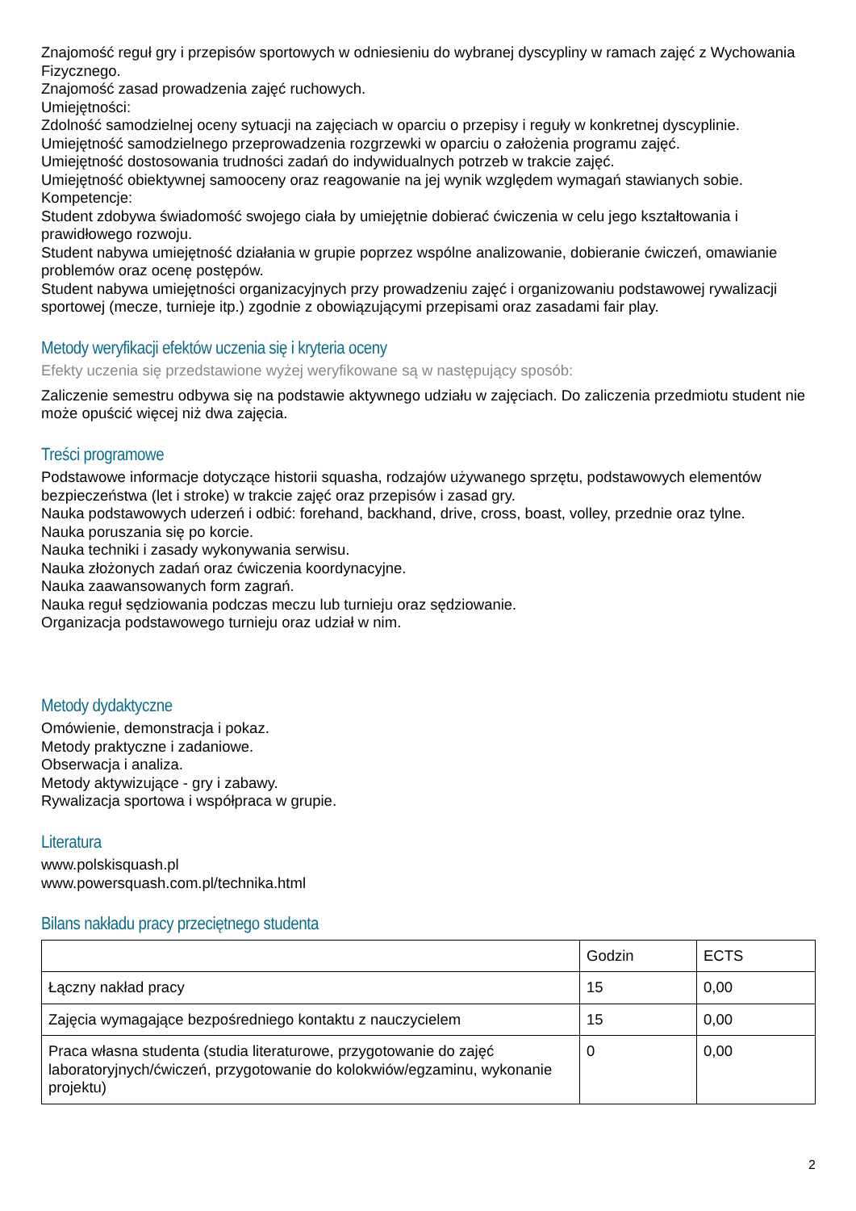Znajomość reguł gry i przepisów sportowych w odniesieniu do wybranej dyscypliny w ramach zajęć z Wychowania Fizycznego.
Znajomość zasad prowadzenia zajęć ruchowych.
Umiejętności:
Zdolność samodzielnej oceny sytuacji na zajęciach w oparciu o przepisy i reguły w konkretnej dyscyplinie.
Umiejętność samodzielnego przeprowadzenia rozgrzewki w oparciu o założenia programu zajęć.
Umiejętność dostosowania trudności zadań do indywidualnych potrzeb w trakcie zajęć.
Umiejętność obiektywnej samooceny oraz reagowanie na jej wynik względem wymagań stawianych sobie.
Kompetencje:
Student zdobywa świadomość swojego ciała by umiejętnie dobierać ćwiczenia w celu jego kształtowania i prawidłowego rozwoju.
Student nabywa umiejętność działania w grupie poprzez wspólne analizowanie, dobieranie ćwiczeń, omawianie problemów oraz ocenę postępów.
Student nabywa umiejętności organizacyjnych przy prowadzeniu zajęć i organizowaniu podstawowej rywalizacji sportowej (mecze, turnieje itp.) zgodnie z obowiązującymi przepisami oraz zasadami fair play.
Metody weryfikacji efektów uczenia się i kryteria oceny
Efekty uczenia się przedstawione wyżej weryfikowane są w następujący sposób:
Zaliczenie semestru odbywa się na podstawie aktywnego udziału w zajęciach. Do zaliczenia przedmiotu student nie może opuścić więcej niż dwa zajęcia.
Treści programowe
Podstawowe informacje dotyczące historii squasha, rodzajów używanego sprzętu, podstawowych elementów bezpieczeństwa (let i stroke) w trakcie zajęć oraz przepisów i zasad gry.
Nauka podstawowych uderzeń i odbić: forehand, backhand, drive, cross, boast, volley, przednie oraz tylne.
Nauka poruszania się po korcie.
Nauka techniki i zasady wykonywania serwisu.
Nauka złożonych zadań oraz ćwiczenia koordynacyjne.
Nauka zaawansowanych form zagrań.
Nauka reguł sędziowania podczas meczu lub turnieju oraz sędziowanie.
Organizacja podstawowego turnieju oraz udział w nim.
Metody dydaktyczne
Omówienie, demonstracja i pokaz.
Metody praktyczne i zadaniowe.
Obserwacja i analiza.
Metody aktywizujące - gry i zabawy.
Rywalizacja sportowa i współpraca w grupie.
Literatura
www.polskisquash.pl
www.powersquash.com.pl/technika.html
Bilans nakładu pracy przeciętnego studenta
| | Godzin | ECTS |
| Łączny nakład pracy | 15 | 0,00 |
| Zajęcia wymagające bezpośredniego kontaktu z nauczycielem | 15 | 0,00 |
| Praca własna studenta (studia literaturowe, przygotowanie do zajęć laboratoryjnych/ćwiczeń, przygotowanie do kolokwiów/egzaminu, wykonanie projektu) | 0 | 0,00 |
2